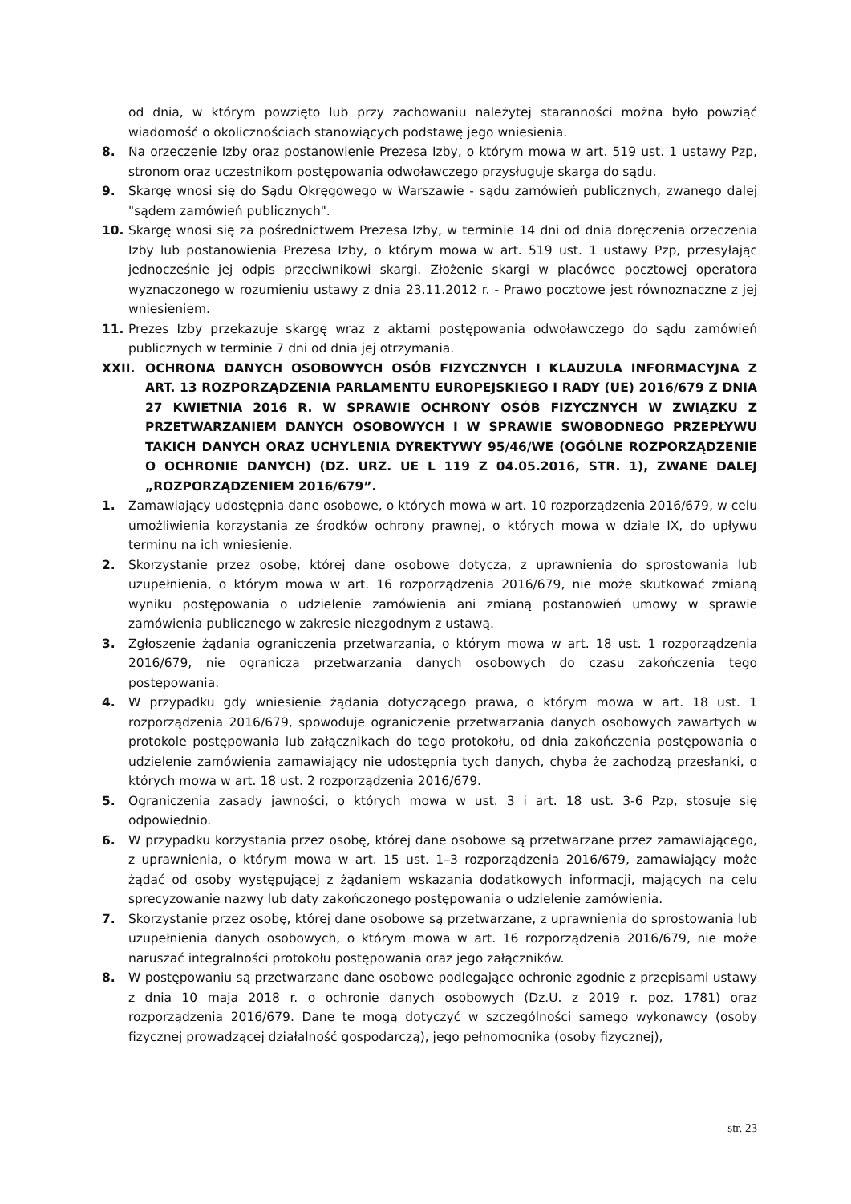od dnia, w którym powzięto lub przy zachowaniu należytej staranności można było powziąć wiadomość o okolicznościach stanowiących podstawę jego wniesienia.
8. Na orzeczenie Izby oraz postanowienie Prezesa Izby, o którym mowa w art. 519 ust. 1 ustawy Pzp, stronom oraz uczestnikom postępowania odwoławczego przysługuje skarga do sądu.
9. Skargę wnosi się do Sądu Okręgowego w Warszawie - sądu zamówień publicznych, zwanego dalej "sądem zamówień publicznych".
10. Skargę wnosi się za pośrednictwem Prezesa Izby, w terminie 14 dni od dnia doręczenia orzeczenia Izby lub postanowienia Prezesa Izby, o którym mowa w art. 519 ust. 1 ustawy Pzp, przesyłając jednocześnie jej odpis przeciwnikowi skargi. Złożenie skargi w placówce pocztowej operatora wyznaczonego w rozumieniu ustawy z dnia 23.11.2012 r. - Prawo pocztowe jest równoznaczne z jej wniesieniem.
11. Prezes Izby przekazuje skargę wraz z aktami postępowania odwoławczego do sądu zamówień publicznych w terminie 7 dni od dnia jej otrzymania.
XXII. OCHRONA DANYCH OSOBOWYCH OSÓB FIZYCZNYCH I KLAUZULA INFORMACYJNA Z ART. 13 ROZPORZĄDZENIA PARLAMENTU EUROPEJSKIEGO I RADY (UE) 2016/679 Z DNIA 27 KWIETNIA 2016 R. W SPRAWIE OCHRONY OSÓB FIZYCZNYCH W ZWIĄZKU Z PRZETWARZANIEM DANYCH OSOBOWYCH I W SPRAWIE SWOBODNEGO PRZEPŁYWU TAKICH DANYCH ORAZ UCHYLENIA DYREKTYWY 95/46/WE (OGÓLNE ROZPORZĄDZENIE O OCHRONIE DANYCH) (DZ. URZ. UE L 119 Z 04.05.2016, STR. 1), ZWANE DALEJ „ROZPORZĄDZENIEM 2016/679”.
1. Zamawiający udostępnia dane osobowe, o których mowa w art. 10 rozporządzenia 2016/679, w celu umożliwienia korzystania ze środków ochrony prawnej, o których mowa w dziale IX, do upływu terminu na ich wniesienie.
2. Skorzystanie przez osobę, której dane osobowe dotyczą, z uprawnienia do sprostowania lub uzupełnienia, o którym mowa w art. 16 rozporządzenia 2016/679, nie może skutkować zmianą wyniku postępowania o udzielenie zamówienia ani zmianą postanowień umowy w sprawie zamówienia publicznego w zakresie niezgodnym z ustawą.
3. Zgłoszenie żądania ograniczenia przetwarzania, o którym mowa w art. 18 ust. 1 rozporządzenia 2016/679, nie ogranicza przetwarzania danych osobowych do czasu zakończenia tego postępowania.
4. W przypadku gdy wniesienie żądania dotyczącego prawa, o którym mowa w art. 18 ust. 1 rozporządzenia 2016/679, spowoduje ograniczenie przetwarzania danych osobowych zawartych w protokole postępowania lub załącznikach do tego protokołu, od dnia zakończenia postępowania o udzielenie zamówienia zamawiający nie udostępnia tych danych, chyba że zachodzą przesłanki, o których mowa w art. 18 ust. 2 rozporządzenia 2016/679.
5. Ograniczenia zasady jawności, o których mowa w ust. 3 i art. 18 ust. 3-6 Pzp, stosuje się odpowiednio.
6. W przypadku korzystania przez osobę, której dane osobowe są przetwarzane przez zamawiającego, z uprawnienia, o którym mowa w art. 15 ust. 1–3 rozporządzenia 2016/679, zamawiający może żądać od osoby występującej z żądaniem wskazania dodatkowych informacji, mających na celu sprecyzowanie nazwy lub daty zakończonego postępowania o udzielenie zamówienia.
7. Skorzystanie przez osobę, której dane osobowe są przetwarzane, z uprawnienia do sprostowania lub uzupełnienia danych osobowych, o którym mowa w art. 16 rozporządzenia 2016/679, nie może naruszać integralności protokołu postępowania oraz jego załączników.
8. W postępowaniu są przetwarzane dane osobowe podlegające ochronie zgodnie z przepisami ustawy z dnia 10 maja 2018 r. o ochronie danych osobowych (Dz.U. z 2019 r. poz. 1781) oraz rozporządzenia 2016/679. Dane te mogą dotyczyć w szczególności samego wykonawcy (osoby fizycznej prowadzącej działalność gospodarczą), jego pełnomocnika (osoby fizycznej),
str. 23